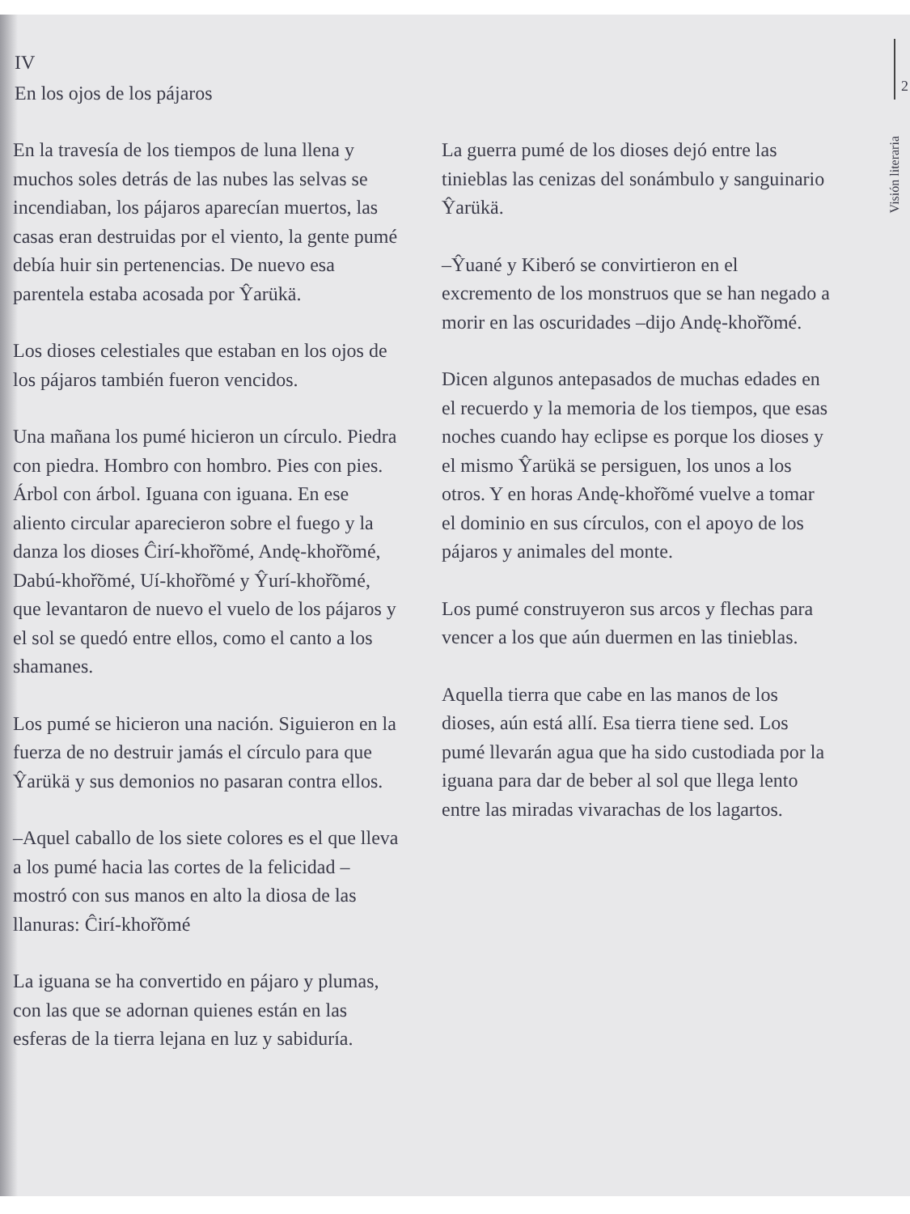2
IV
En los ojos de los pájaros
Visión literaria
En la travesía de los tiempos de luna llena y muchos soles detrás de las nubes las selvas se incendiaban, los pájaros aparecían muertos, las casas eran destruidas por el viento, la gente pumé debía huir sin pertenencias. De nuevo esa parentela estaba acosada por Ŷarükä.
Los dioses celestiales que estaban en los ojos de los pájaros también fueron vencidos.
Una mañana los pumé hicieron un círculo. Piedra con piedra. Hombro con hombro. Pies con pies. Árbol con árbol. Iguana con iguana. En ese aliento circular aparecieron sobre el fuego y la danza los dioses Ĉirí-khoř̃omé, Andę-khoř̃omé, Dabú-khoř̃omé, Uí-khoř̃omé y Ŷurí-khoř̃omé, que levantaron de nuevo el vuelo de los pájaros y el sol se quedó entre ellos, como el canto a los shamanes.
Los pumé se hicieron una nación. Siguieron en la fuerza de no destruir jamás el círculo para que Ŷarükä y sus demonios no pasaran contra ellos.
–Aquel caballo de los siete colores es el que lleva a los pumé hacia las cortes de la felicidad –mostró con sus manos en alto la diosa de las llanuras: Ĉirí-khoř̃omé
La iguana se ha convertido en pájaro y plumas, con las que se adornan quienes están en las esferas de la tierra lejana en luz y sabiduría.
La guerra pumé de los dioses dejó entre las tinieblas las cenizas del sonámbulo y sanguinario Ŷarükä.
–Ŷuané y Kiberó se convirtieron en el excremento de los monstruos que se han negado a morir en las oscuridades –dijo Andę-khoř̃omé.
Dicen algunos antepasados de muchas edades en el recuerdo y la memoria de los tiempos, que esas noches cuando hay eclipse es porque los dioses y el mismo Ŷarükä se persiguen, los unos a los otros. Y en horas Andę-khoř̃omé vuelve a tomar el dominio en sus círculos, con el apoyo de los pájaros y animales del monte.
Los pumé construyeron sus arcos y flechas para vencer a los que aún duermen en las tinieblas.
Aquella tierra que cabe en las manos de los dioses, aún está allí. Esa tierra tiene sed. Los pumé llevarán agua que ha sido custodiada por la iguana para dar de beber al sol que llega lento entre las miradas vivarachas de los lagartos.